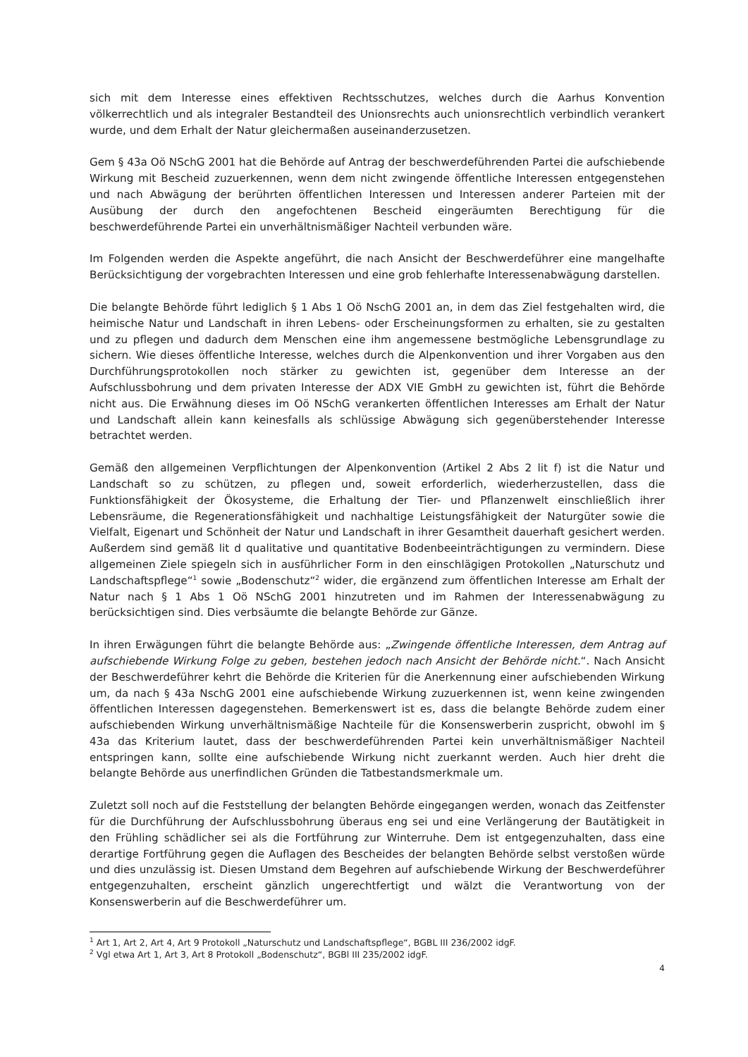sich mit dem Interesse eines effektiven Rechtsschutzes, welches durch die Aarhus Konvention völkerrechtlich und als integraler Bestandteil des Unionsrechts auch unionsrechtlich verbindlich verankert wurde, und dem Erhalt der Natur gleichermaßen auseinanderzusetzen.
Gem § 43a Oö NSchG 2001 hat die Behörde auf Antrag der beschwerdeführenden Partei die aufschiebende Wirkung mit Bescheid zuzuerkennen, wenn dem nicht zwingende öffentliche Interessen entgegenstehen und nach Abwägung der berührten öffentlichen Interessen und Interessen anderer Parteien mit der Ausübung der durch den angefochtenen Bescheid eingeräumten Berechtigung für die beschwerdeführende Partei ein unverhältnismäßiger Nachteil verbunden wäre.
Im Folgenden werden die Aspekte angeführt, die nach Ansicht der Beschwerdeführer eine mangelhafte Berücksichtigung der vorgebrachten Interessen und eine grob fehlerhafte Interessenabwägung darstellen.
Die belangte Behörde führt lediglich § 1 Abs 1 Oö NschG 2001 an, in dem das Ziel festgehalten wird, die heimische Natur und Landschaft in ihren Lebens- oder Erscheinungsformen zu erhalten, sie zu gestalten und zu pflegen und dadurch dem Menschen eine ihm angemessene bestmögliche Lebensgrundlage zu sichern. Wie dieses öffentliche Interesse, welches durch die Alpenkonvention und ihrer Vorgaben aus den Durchführungsprotokollen noch stärker zu gewichten ist, gegenüber dem Interesse an der Aufschlussbohrung und dem privaten Interesse der ADX VIE GmbH zu gewichten ist, führt die Behörde nicht aus. Die Erwähnung dieses im Oö NSchG verankerten öffentlichen Interesses am Erhalt der Natur und Landschaft allein kann keinesfalls als schlüssige Abwägung sich gegenüberstehender Interesse betrachtet werden.
Gemäß den allgemeinen Verpflichtungen der Alpenkonvention (Artikel 2 Abs 2 lit f) ist die Natur und Landschaft so zu schützen, zu pflegen und, soweit erforderlich, wiederherzustellen, dass die Funktionsfähigkeit der Ökosysteme, die Erhaltung der Tier- und Pflanzenwelt einschließlich ihrer Lebensräume, die Regenerationsfähigkeit und nachhaltige Leistungsfähigkeit der Naturgüter sowie die Vielfalt, Eigenart und Schönheit der Natur und Landschaft in ihrer Gesamtheit dauerhaft gesichert werden. Außerdem sind gemäß lit d qualitative und quantitative Bodenbeeinträchtigungen zu vermindern. Diese allgemeinen Ziele spiegeln sich in ausführlicher Form in den einschlägigen Protokollen „Naturschutz und Landschaftspflege“<sup>1</sup> sowie „Bodenschutz“<sup>2</sup> wider, die ergänzend zum öffentlichen Interesse am Erhalt der Natur nach § 1 Abs 1 Oö NSchG 2001 hinzutreten und im Rahmen der Interessenabwägung zu berücksichtigen sind. Dies verbsäumte die belangte Behörde zur Gänze.
In ihren Erwägungen führt die belangte Behörde aus: „Zwingende öffentliche Interessen, dem Antrag auf aufschiebende Wirkung Folge zu geben, bestehen jedoch nach Ansicht der Behörde nicht.“. Nach Ansicht der Beschwerdeführer kehrt die Behörde die Kriterien für die Anerkennung einer aufschiebenden Wirkung um, da nach § 43a NschG 2001 eine aufschiebende Wirkung zuzuerkennen ist, wenn keine zwingenden öffentlichen Interessen dagegenstehen. Bemerkenswert ist es, dass die belangte Behörde zudem einer aufschiebenden Wirkung unverhältnismäßige Nachteile für die Konsenswerberin zuspricht, obwohl im § 43a das Kriterium lautet, dass der beschwerdeführenden Partei kein unverhältnismäßiger Nachteil entspringen kann, sollte eine aufschiebende Wirkung nicht zuerkannt werden. Auch hier dreht die belangte Behörde aus unerfindlichen Gründen die Tatbestandsmerkmale um.
Zuletzt soll noch auf die Feststellung der belangten Behörde eingegangen werden, wonach das Zeitfenster für die Durchführung der Aufschlussbohrung überaus eng sei und eine Verlängerung der Bautätigkeit in den Frühling schädlicher sei als die Fortführung zur Winterruhe. Dem ist entgegenzuhalten, dass eine derartige Fortführung gegen die Auflagen des Bescheides der belangten Behörde selbst verstoßen würde und dies unzulässig ist. Diesen Umstand dem Begehren auf aufschiebende Wirkung der Beschwerdeführer entgegenzuhalten, erscheint gänzlich ungerechtfertigt und wälzt die Verantwortung von der Konsenswerberin auf die Beschwerdeführer um.
<sup>1</sup> Art 1, Art 2, Art 4, Art 9 Protokoll „Naturschutz und Landschaftspflege“, BGBL III 236/2002 idgF.
<sup>2</sup> Vgl etwa Art 1, Art 3, Art 8 Protokoll „Bodenschutz“, BGBl III 235/2002 idgF.
4